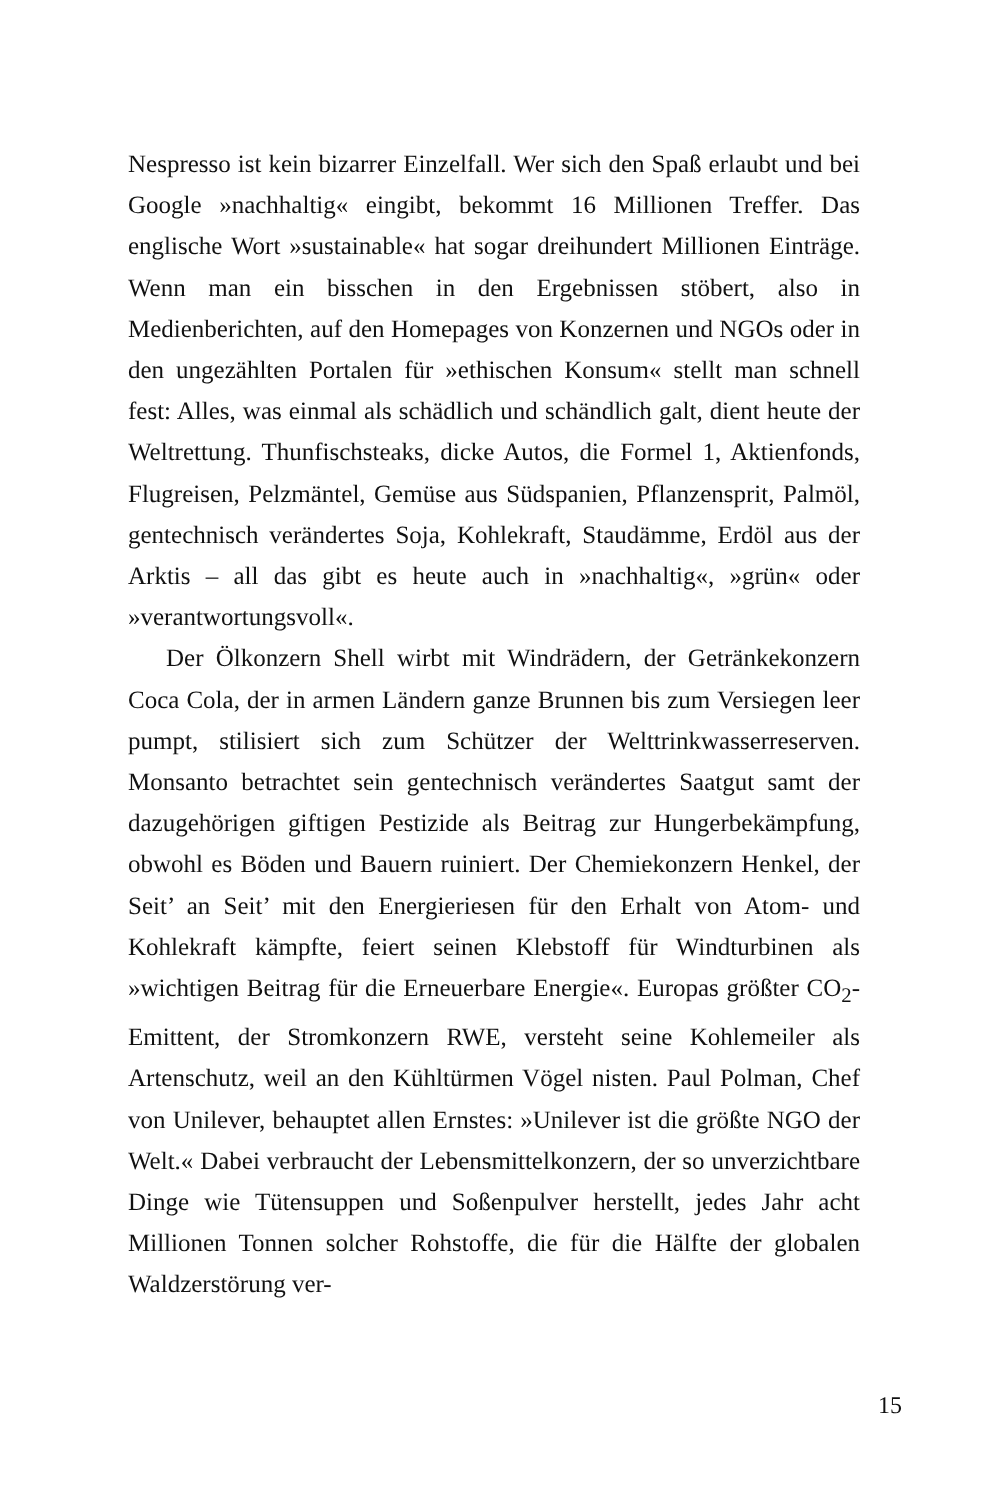Nespresso ist kein bizarrer Einzelfall. Wer sich den Spaß erlaubt und bei Google »nachhaltig« eingibt, bekommt 16 Millionen Treffer. Das englische Wort »sustainable« hat sogar dreihundert Millionen Einträge. Wenn man ein bisschen in den Ergebnissen stöbert, also in Medienberichten, auf den Homepages von Konzernen und NGOs oder in den ungezählten Portalen für »ethischen Konsum« stellt man schnell fest: Alles, was einmal als schädlich und schändlich galt, dient heute der Weltrettung. Thunfischsteaks, dicke Autos, die Formel 1, Aktienfonds, Flugreisen, Pelzmäntel, Gemüse aus Südspanien, Pflanzensprit, Palmöl, gentechnisch verändertes Soja, Kohlekraft, Staudämme, Erdöl aus der Arktis – all das gibt es heute auch in »nachhaltig«, »grün« oder »verantwortungsvoll«.
Der Ölkonzern Shell wirbt mit Windrädern, der Getränkekonzern Coca Cola, der in armen Ländern ganze Brunnen bis zum Versiegen leer pumpt, stilisiert sich zum Schützer der Welttrinkwasserreserven. Monsanto betrachtet sein gentechnisch verändertes Saatgut samt der dazugehörigen giftigen Pestizide als Beitrag zur Hungerbekämpfung, obwohl es Böden und Bauern ruiniert. Der Chemiekonzern Henkel, der Seit’ an Seit’ mit den Energieriesen für den Erhalt von Atom- und Kohlekraft kämpfte, feiert seinen Klebstoff für Windturbinen als »wichtigen Beitrag für die Erneuerbare Energie«. Europas größter CO<sub>2</sub>-Emittent, der Stromkonzern RWE, versteht seine Kohlemeiler als Artenschutz, weil an den Kühltürmen Vögel nisten. Paul Polman, Chef von Unilever, behauptet allen Ernstes: »Unilever ist die größte NGO der Welt.« Dabei verbraucht der Lebensmittelkonzern, der so unverzichtbare Dinge wie Tütensuppen und Soßenpulver herstellt, jedes Jahr acht Millionen Tonnen solcher Rohstoffe, die für die Hälfte der globalen Waldzerstörung ver-
15